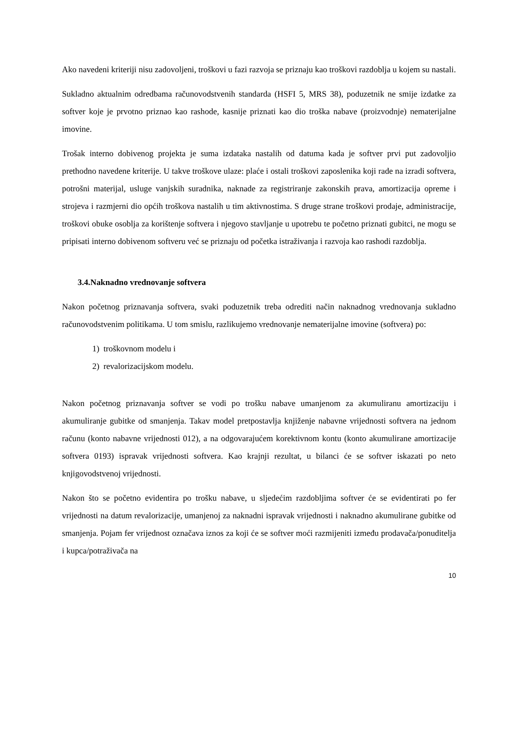Ako navedeni kriteriji nisu zadovoljeni, troškovi u fazi razvoja se priznaju kao troškovi razdoblja u kojem su nastali.
Sukladno aktualnim odredbama računovodstvenih standarda (HSFI 5, MRS 38), poduzetnik ne smije izdatke za softver koje je prvotno priznao kao rashode, kasnije priznati kao dio troška nabave (proizvodnje) nematerijalne imovine.
Trošak interno dobivenog projekta je suma izdataka nastalih od datuma kada je softver prvi put zadovoljio prethodno navedene kriterije. U takve troškove ulaze: plaće i ostali troškovi zaposlenika koji rade na izradi softvera, potrošni materijal, usluge vanjskih suradnika, naknade za registriranje zakonskih prava, amortizacija opreme i strojeva i razmjerni dio općih troškova nastalih u tim aktivnostima. S druge strane troškovi prodaje, administracije, troškovi obuke osoblja za korištenje softvera i njegovo stavljanje u upotrebu te početno priznati gubitci, ne mogu se pripisati interno dobivenom softveru već se priznaju od početka istraživanja i razvoja kao rashodi razdoblja.
3.4.Naknadno vrednovanje softvera
Nakon početnog priznavanja softvera, svaki poduzetnik treba odrediti način naknadnog vrednovanja sukladno računovodstvenim politikama. U tom smislu, razlikujemo vrednovanje nematerijalne imovine (softvera) po:
1) troškovnom modelu i
2) revalorizacijskom modelu.
Nakon početnog priznavanja softver se vodi po trošku nabave umanjenom za akumuliranu amortizaciju i akumuliranje gubitke od smanjenja. Takav model pretpostavlja knjiženje nabavne vrijednosti softvera na jednom računu (konto nabavne vrijednosti 012), a na odgovarajućem korektivnom kontu (konto akumulirane amortizacije softvera 0193) ispravak vrijednosti softvera. Kao krajnji rezultat, u bilanci će se softver iskazati po neto knjigovodstvenoj vrijednosti.
Nakon što se početno evidentira po trošku nabave, u sljedećim razdobljima softver će se evidentirati po fer vrijednosti na datum revalorizacije, umanjenoj za naknadni ispravak vrijednosti i naknadno akumulirane gubitke od smanjenja. Pojam fer vrijednost označava iznos za koji će se softver moći razmijeniti između prodavača/ponuditelja i kupca/potraživača na
10